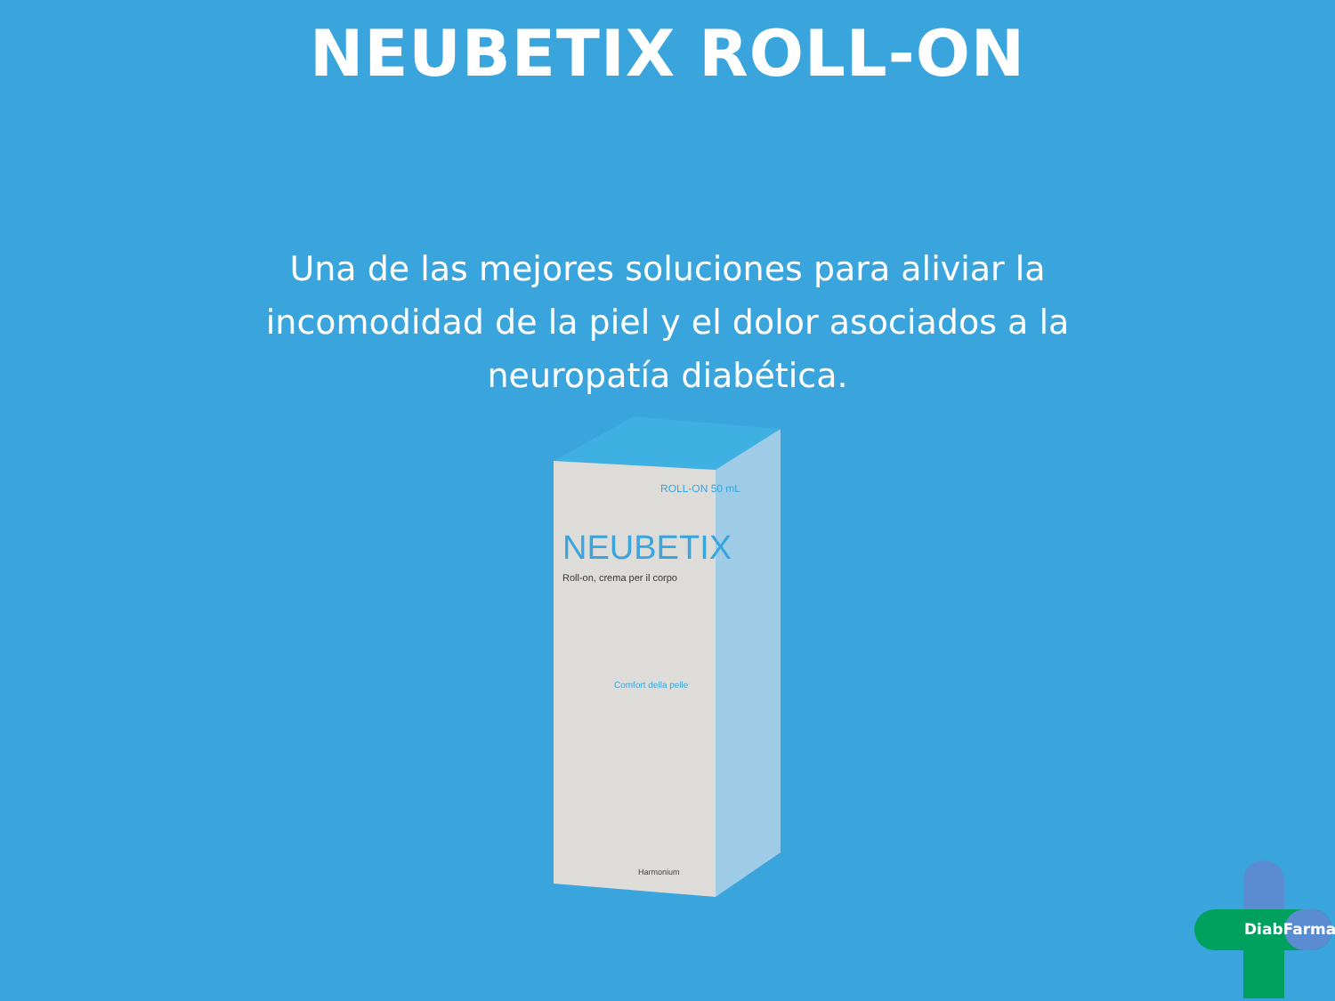NEUBETIX ROLL-ON
Una de las mejores soluciones para aliviar la incomodidad de la piel y el dolor asociados a la neuropatía diabética.
NEUBETIX
Roll-on, crema per il corpo
ROLL-ON 50 mL
Comfort della pelle
Harmonium
DiabFarma